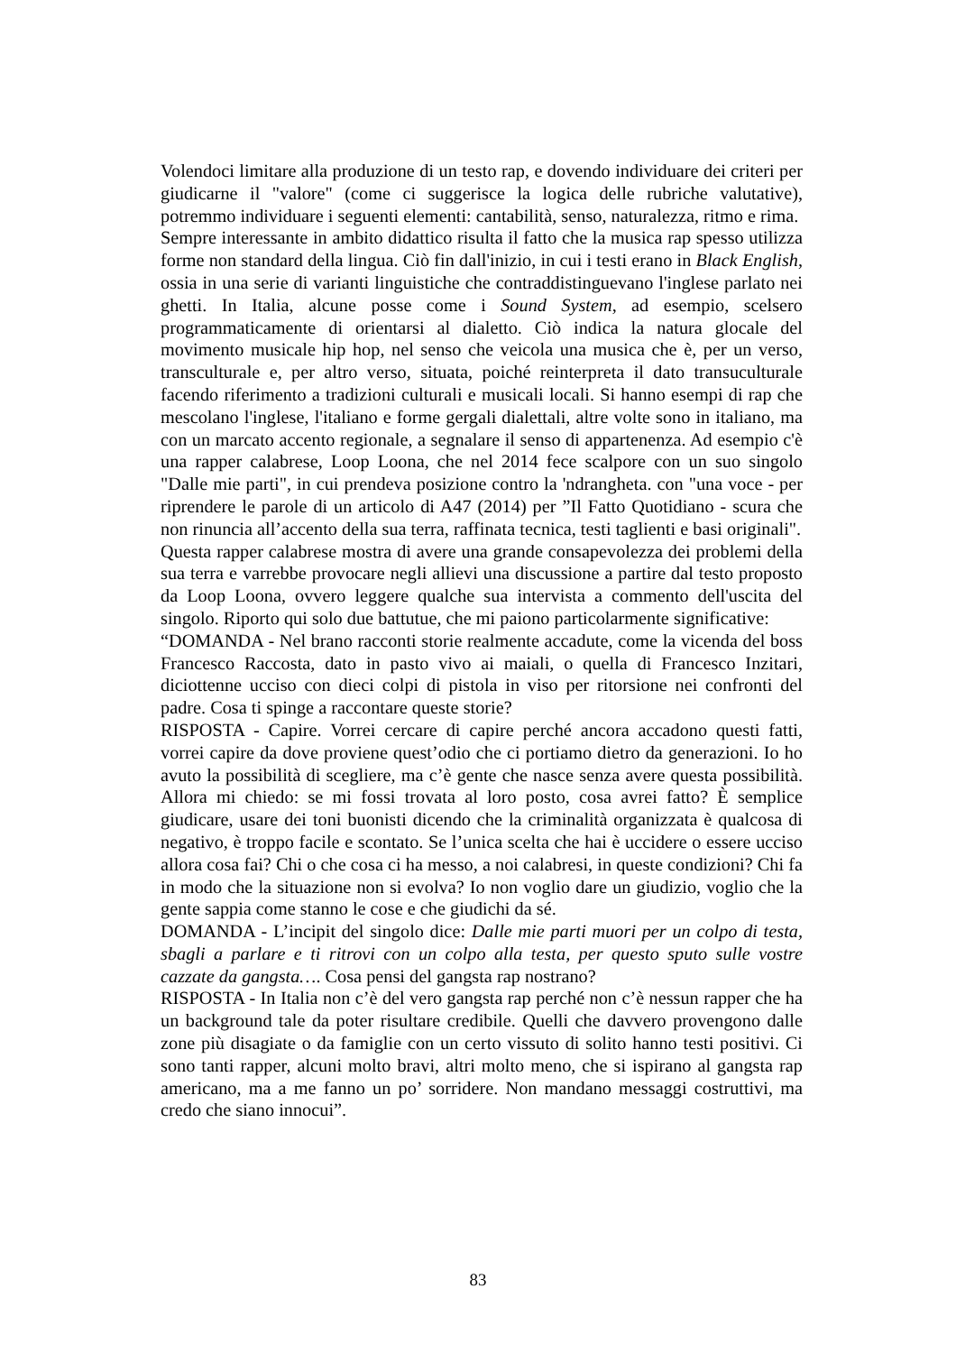Volendoci limitare alla produzione di un testo rap, e dovendo individuare dei criteri per giudicarne il "valore" (come ci suggerisce la logica delle rubriche valutative), potremmo individuare i seguenti elementi: cantabilità, senso, naturalezza, ritmo e rima.
Sempre interessante in ambito didattico risulta il fatto che la musica rap spesso utilizza forme non standard della lingua. Ciò fin dall'inizio, in cui i testi erano in Black English, ossia in una serie di varianti linguistiche che contraddistinguevano l'inglese parlato nei ghetti. In Italia, alcune posse come i Sound System, ad esempio, scelsero programmaticamente di orientarsi al dialetto. Ciò indica la natura glocale del movimento musicale hip hop, nel senso che veicola una musica che è, per un verso, transculturale e, per altro verso, situata, poiché reinterpreta il dato transuculturale facendo riferimento a tradizioni culturali e musicali locali. Si hanno esempi di rap che mescolano l'inglese, l'italiano e forme gergali dialettali, altre volte sono in italiano, ma con un marcato accento regionale, a segnalare il senso di appartenenza. Ad esempio c'è una rapper calabrese, Loop Loona, che nel 2014 fece scalpore con un suo singolo "Dalle mie parti", in cui prendeva posizione contro la 'ndrangheta. con "una voce - per riprendere le parole di un articolo di A47 (2014) per ”Il Fatto Quotidiano - scura che non rinuncia all’accento della sua terra, raffinata tecnica, testi taglienti e basi originali".
Questa rapper calabrese mostra di avere una grande consapevolezza dei problemi della sua terra e varrebbe provocare negli allievi una discussione a partire dal testo proposto da Loop Loona, ovvero leggere qualche sua intervista a commento dell'uscita del singolo. Riporto qui solo due battutue, che mi paiono particolarmente significative:
“DOMANDA - Nel brano racconti storie realmente accadute, come la vicenda del boss Francesco Raccosta, dato in pasto vivo ai maiali, o quella di Francesco Inzitari, diciottenne ucciso con dieci colpi di pistola in viso per ritorsione nei confronti del padre. Cosa ti spinge a raccontare queste storie?
RISPOSTA - Capire. Vorrei cercare di capire perché ancora accadono questi fatti, vorrei capire da dove proviene quest’odio che ci portiamo dietro da generazioni. Io ho avuto la possibilità di scegliere, ma c’è gente che nasce senza avere questa possibilità. Allora mi chiedo: se mi fossi trovata al loro posto, cosa avrei fatto? È semplice giudicare, usare dei toni buonisti dicendo che la criminalità organizzata è qualcosa di negativo, è troppo facile e scontato. Se l’unica scelta che hai è uccidere o essere ucciso allora cosa fai? Chi o che cosa ci ha messo, a noi calabresi, in queste condizioni? Chi fa in modo che la situazione non si evolva? Io non voglio dare un giudizio, voglio che la gente sappia come stanno le cose e che giudichi da sé.
DOMANDA - L’incipit del singolo dice: Dalle mie parti muori per un colpo di testa, sbagli a parlare e ti ritrovi con un colpo alla testa, per questo sputo sulle vostre cazzate da gangsta…. Cosa pensi del gangsta rap nostrano?
RISPOSTA - In Italia non c’è del vero gangsta rap perché non c’è nessun rapper che ha un background tale da poter risultare credibile. Quelli che davvero provengono dalle zone più disagiate o da famiglie con un certo vissuto di solito hanno testi positivi. Ci sono tanti rapper, alcuni molto bravi, altri molto meno, che si ispirano al gangsta rap americano, ma a me fanno un po’ sorridere. Non mandano messaggi costruttivi, ma credo che siano innocui”.
83